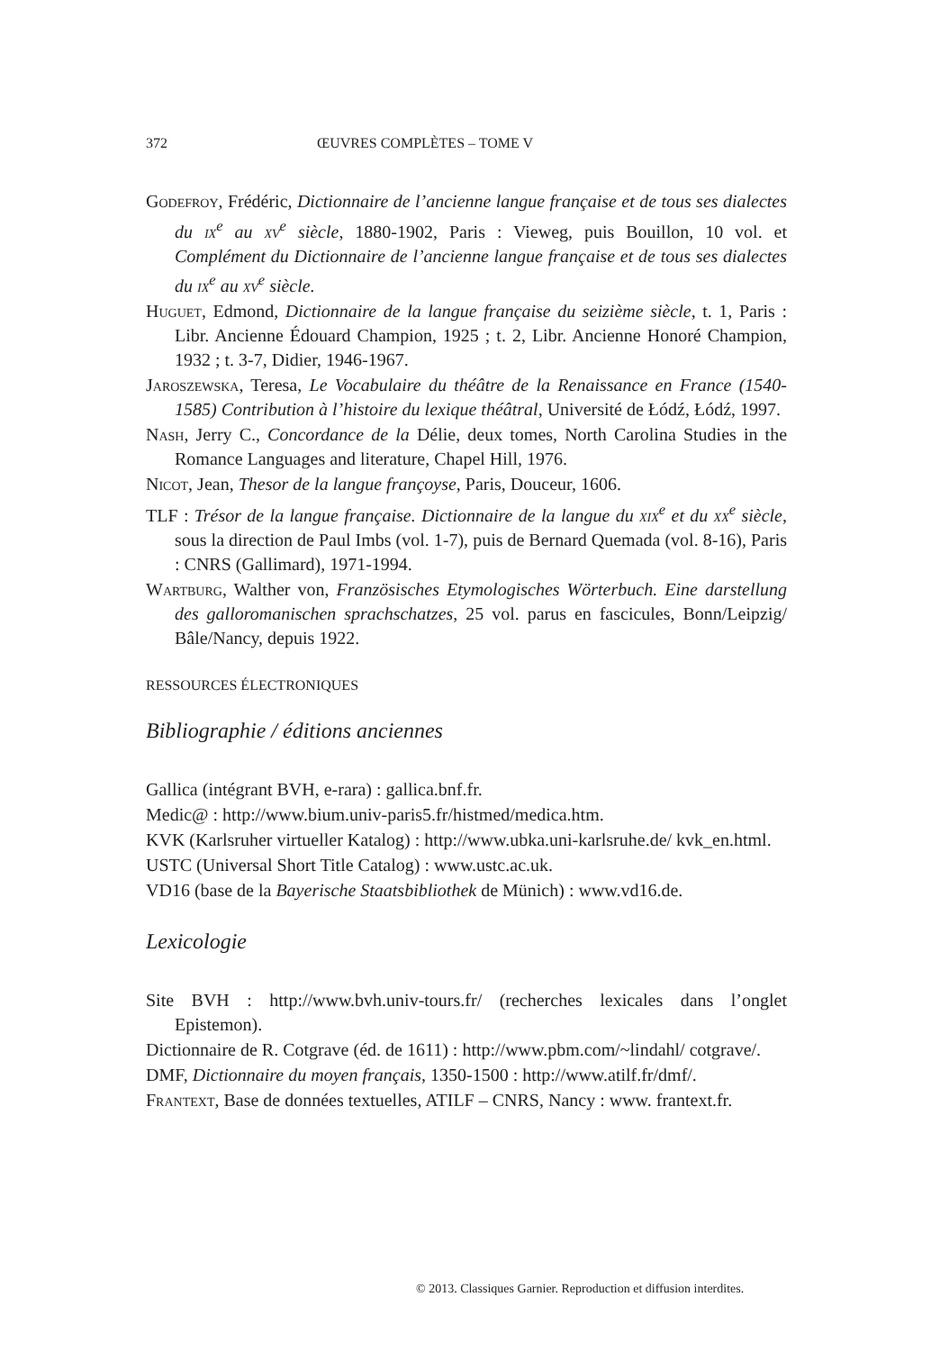372 ŒUVRES COMPLÈTES – TOME V
Godefroy, Frédéric, Dictionnaire de l’ancienne langue française et de tous ses dialectes du ix<sup>e</sup> au xv<sup>e</sup> siècle, 1880-1902, Paris : Vieweg, puis Bouillon, 10 vol. et Complément du Dictionnaire de l’ancienne langue française et de tous ses dialectes du ix<sup>e</sup> au xv<sup>e</sup> siècle.
Huguet, Edmond, Dictionnaire de la langue française du seizième siècle, t. 1, Paris : Libr. Ancienne Édouard Champion, 1925 ; t. 2, Libr. Ancienne Honoré Champion, 1932 ; t. 3-7, Didier, 1946-1967.
Jaroszewska, Teresa, Le Vocabulaire du théâtre de la Renaissance en France (1540-1585) Contribution à l’histoire du lexique théâtral, Université de Łódź, Łódź, 1997.
Nash, Jerry C., Concordance de la Délie, deux tomes, North Carolina Studies in the Romance Languages and literature, Chapel Hill, 1976.
Nicot, Jean, Thesor de la langue françoyse, Paris, Douceur, 1606.
TLF : Trésor de la langue française. Dictionnaire de la langue du xix<sup>e</sup> et du xx<sup>e</sup> siècle, sous la direction de Paul Imbs (vol. 1-7), puis de Bernard Quemada (vol. 8-16), Paris : CNRS (Gallimard), 1971-1994.
Wartburg, Walther von, Französisches Etymologisches Wörterbuch. Eine darstellung des galloromanischen sprachschatzes, 25 vol. parus en fascicules, Bonn/Leipzig/ Bâle/Nancy, depuis 1922.
RESSOURCES ÉLECTRONIQUES
Bibliographie / éditions anciennes
Gallica (intégrant BVH, e-rara) : gallica.bnf.fr.
Medic@ : http://www.bium.univ-paris5.fr/histmed/medica.htm.
KVK (Karlsruher virtueller Katalog) : http://www.ubka.uni-karlsruhe.de/ kvk_en.html.
USTC (Universal Short Title Catalog) : www.ustc.ac.uk.
VD16 (base de la Bayerische Staatsbibliothek de Münich) : www.vd16.de.
Lexicologie
Site BVH : http://www.bvh.univ-tours.fr/ (recherches lexicales dans l’onglet Epistemon).
Dictionnaire de R. Cotgrave (éd. de 1611) : http://www.pbm.com/~lindahl/ cotgrave/.
DMF, Dictionnaire du moyen français, 1350-1500 : http://www.atilf.fr/dmf/.
Frantext, Base de données textuelles, ATILF – CNRS, Nancy : www. frantext.fr.
© 2013. Classiques Garnier. Reproduction et diffusion interdites.